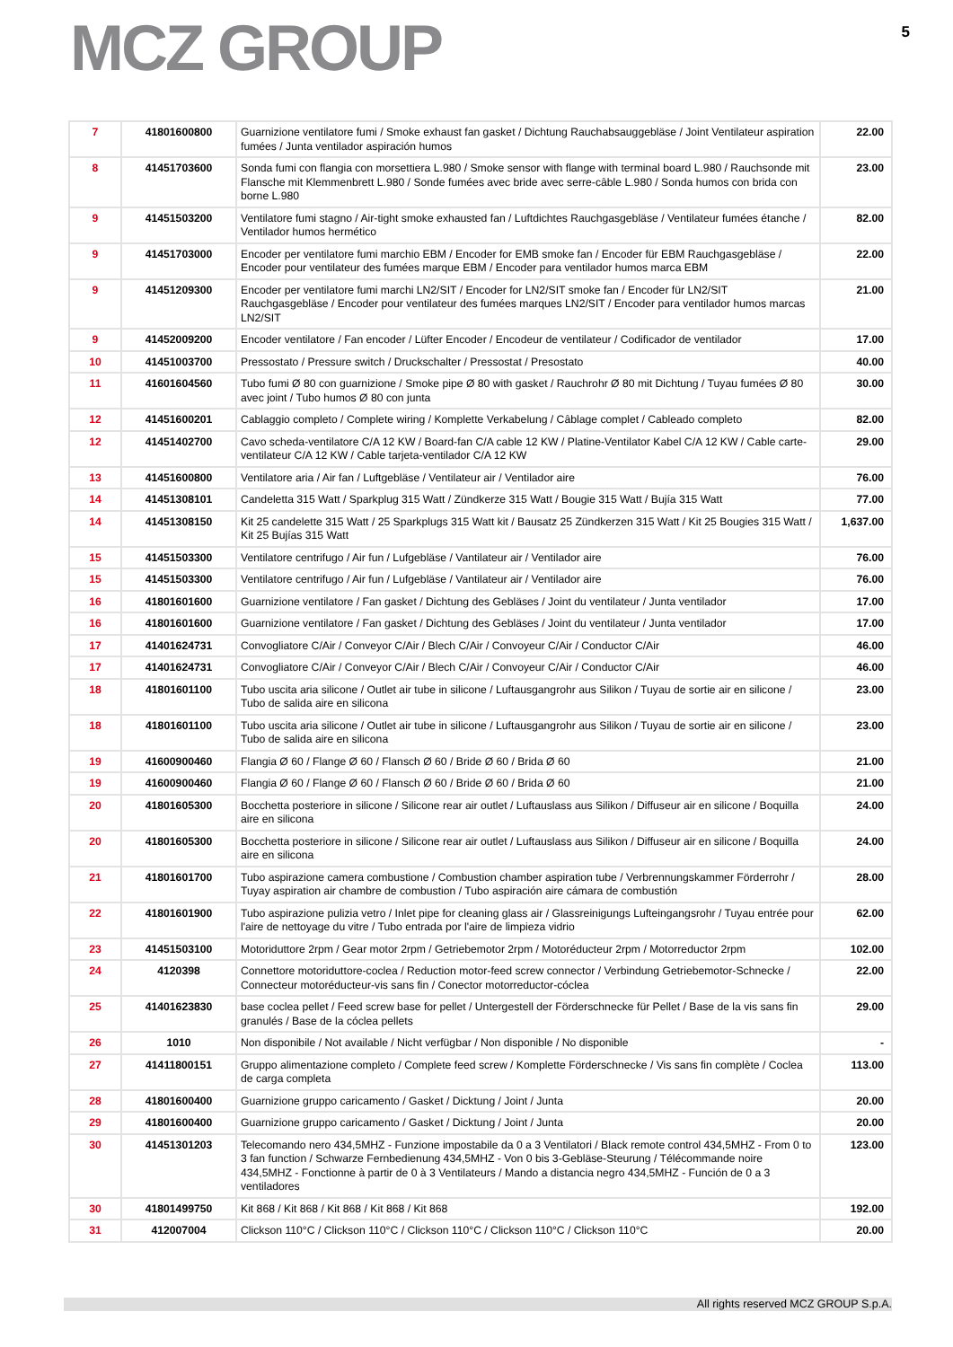MCZ GROUP
5
| 7 | 41801600800 | Guarnizione ventilatore fumi / Smoke exhaust fan gasket / Dichtung Rauchabsauggebläse / Joint Ventilateur aspiration fumées / Junta ventilador aspiración humos | 22.00 |
| 8 | 41451703600 | Sonda fumi con flangia con morsettiera L.980 / Smoke sensor with flange with terminal board L.980 / Rauchsonde mit Flansche mit Klemmenbrett L.980 / Sonde fumées avec bride avec serre-câble L.980 / Sonda humos con brida con borne L.980 | 23.00 |
| 9 | 41451503200 | Ventilatore fumi stagno / Air-tight smoke exhausted fan / Luftdichtes Rauchgasgebläse / Ventilateur fumées étanche / Ventilador humos hermético | 82.00 |
| 9 | 41451703000 | Encoder per ventilatore fumi marchio EBM / Encoder for EMB smoke fan / Encoder für EBM Rauchgasgebläse / Encoder pour ventilateur des fumées marque EBM / Encoder para ventilador humos marca EBM | 22.00 |
| 9 | 41451209300 | Encoder per ventilatore fumi marchi LN2/SIT / Encoder for LN2/SIT smoke fan / Encoder für LN2/SIT Rauchgasgebläse / Encoder pour ventilateur des fumées marques LN2/SIT / Encoder para ventilador humos marcas LN2/SIT | 21.00 |
| 9 | 41452009200 | Encoder ventilatore / Fan encoder / Lüfter Encoder / Encodeur de ventilateur / Codificador de ventilador | 17.00 |
| 10 | 41451003700 | Pressostato / Pressure switch / Druckschalter / Pressostat / Presostato | 40.00 |
| 11 | 41601604560 | Tubo fumi Ø 80 con guarnizione / Smoke pipe Ø 80 with gasket / Rauchrohr Ø 80 mit Dichtung / Tuyau fumées Ø 80 avec joint / Tubo humos Ø 80 con junta | 30.00 |
| 12 | 41451600201 | Cablaggio completo / Complete wiring / Komplette Verkabelung / Câblage complet / Cableado completo | 82.00 |
| 12 | 41451402700 | Cavo scheda-ventilatore C/A 12 KW / Board-fan C/A cable 12 KW / Platine-Ventilator Kabel C/A 12 KW / Cable carte-ventilateur C/A 12 KW / Cable tarjeta-ventilador C/A 12 KW | 29.00 |
| 13 | 41451600800 | Ventilatore aria / Air fan / Luftgebläse / Ventilateur air / Ventilador aire | 76.00 |
| 14 | 41451308101 | Candeletta 315 Watt / Sparkplug 315 Watt / Zündkerze 315 Watt / Bougie 315 Watt / Bujía 315 Watt | 77.00 |
| 14 | 41451308150 | Kit 25 candelette 315 Watt / 25 Sparkplugs 315 Watt kit / Bausatz 25 Zündkerzen 315 Watt / Kit 25 Bougies 315 Watt / Kit 25 Bujías 315 Watt | 1,637.00 |
| 15 | 41451503300 | Ventilatore centrifugo / Air fun / Lufgebläse / Vantilateur air / Ventilador aire | 76.00 |
| 15 | 41451503300 | Ventilatore centrifugo / Air fun / Lufgebläse / Vantilateur air / Ventilador aire | 76.00 |
| 16 | 41801601600 | Guarnizione ventilatore / Fan gasket / Dichtung des Gebläses / Joint du ventilateur / Junta ventilador | 17.00 |
| 16 | 41801601600 | Guarnizione ventilatore / Fan gasket / Dichtung des Gebläses / Joint du ventilateur / Junta ventilador | 17.00 |
| 17 | 41401624731 | Convogliatore C/Air / Conveyor C/Air / Blech C/Air / Convoyeur C/Air / Conductor C/Air | 46.00 |
| 17 | 41401624731 | Convogliatore C/Air / Conveyor C/Air / Blech C/Air / Convoyeur C/Air / Conductor C/Air | 46.00 |
| 18 | 41801601100 | Tubo uscita aria silicone / Outlet air tube in silicone / Luftausgangrohr aus Silikon / Tuyau de sortie air en silicone / Tubo de salida aire en silicona | 23.00 |
| 18 | 41801601100 | Tubo uscita aria silicone / Outlet air tube in silicone / Luftausgangrohr aus Silikon / Tuyau de sortie air en silicone / Tubo de salida aire en silicona | 23.00 |
| 19 | 41600900460 | Flangia Ø 60 / Flange Ø 60 / Flansch Ø 60 / Bride Ø 60 / Brida Ø 60 | 21.00 |
| 19 | 41600900460 | Flangia Ø 60 / Flange Ø 60 / Flansch Ø 60 / Bride Ø 60 / Brida Ø 60 | 21.00 |
| 20 | 41801605300 | Bocchetta posteriore in silicone / Silicone rear air outlet / Luftauslass aus Silikon / Diffuseur air en silicone / Boquilla aire en silicona | 24.00 |
| 20 | 41801605300 | Bocchetta posteriore in silicone / Silicone rear air outlet / Luftauslass aus Silikon / Diffuseur air en silicone / Boquilla aire en silicona | 24.00 |
| 21 | 41801601700 | Tubo aspirazione camera combustione / Combustion chamber aspiration tube / Verbrennungskammer Förderrohr / Tuyay aspiration air chambre de combustion / Tubo aspiración aire cámara de combustión | 28.00 |
| 22 | 41801601900 | Tubo aspirazione pulizia vetro / Inlet pipe for cleaning glass air / Glassreinigungs Lufteingangsrohr / Tuyau entrée pour l'aire de nettoyage du vitre / Tubo entrada por l'aire de limpieza vidrio | 62.00 |
| 23 | 41451503100 | Motoriduttore 2rpm / Gear motor 2rpm / Getriebemotor 2rpm / Motoréducteur 2rpm / Motorreductor 2rpm | 102.00 |
| 24 | 4120398 | Connettore motoriduttore-coclea / Reduction motor-feed screw connector / Verbindung Getriebemotor-Schnecke / Connecteur motoréducteur-vis sans fin / Conector motorreductor-cóclea | 22.00 |
| 25 | 41401623830 | base coclea pellet / Feed screw base for pellet / Untergestell der Förderschnecke für Pellet / Base de la vis sans fin granulés / Base de la cóclea pellets | 29.00 |
| 26 | 1010 | Non disponibile / Not available / Nicht verfügbar / Non disponible / No disponible | - |
| 27 | 41411800151 | Gruppo alimentazione completo / Complete feed screw / Komplette Förderschnecke / Vis sans fin complète / Coclea de carga completa | 113.00 |
| 28 | 41801600400 | Guarnizione gruppo caricamento / Gasket / Dicktung / Joint / Junta | 20.00 |
| 29 | 41801600400 | Guarnizione gruppo caricamento / Gasket / Dicktung / Joint / Junta | 20.00 |
| 30 | 41451301203 | Telecomando nero 434,5MHZ - Funzione impostabile da 0 a 3 Ventilatori / Black remote control 434,5MHZ - From 0 to 3 fan function / Schwarze Fernbedienung 434,5MHZ - Von 0 bis 3-Gebläse-Steurung / Télécommande noire 434,5MHZ - Fonctionne à partir de 0 à 3 Ventilateurs / Mando a distancia negro 434,5MHZ - Función de 0 a 3 ventiladores | 123.00 |
| 30 | 41801499750 | Kit 868 / Kit 868 / Kit 868 / Kit 868 / Kit 868 | 192.00 |
| 31 | 412007004 | Clickson 110°C / Clickson 110°C / Clickson 110°C / Clickson 110°C / Clickson 110°C | 20.00 |
All rights reserved MCZ GROUP S.p.A.